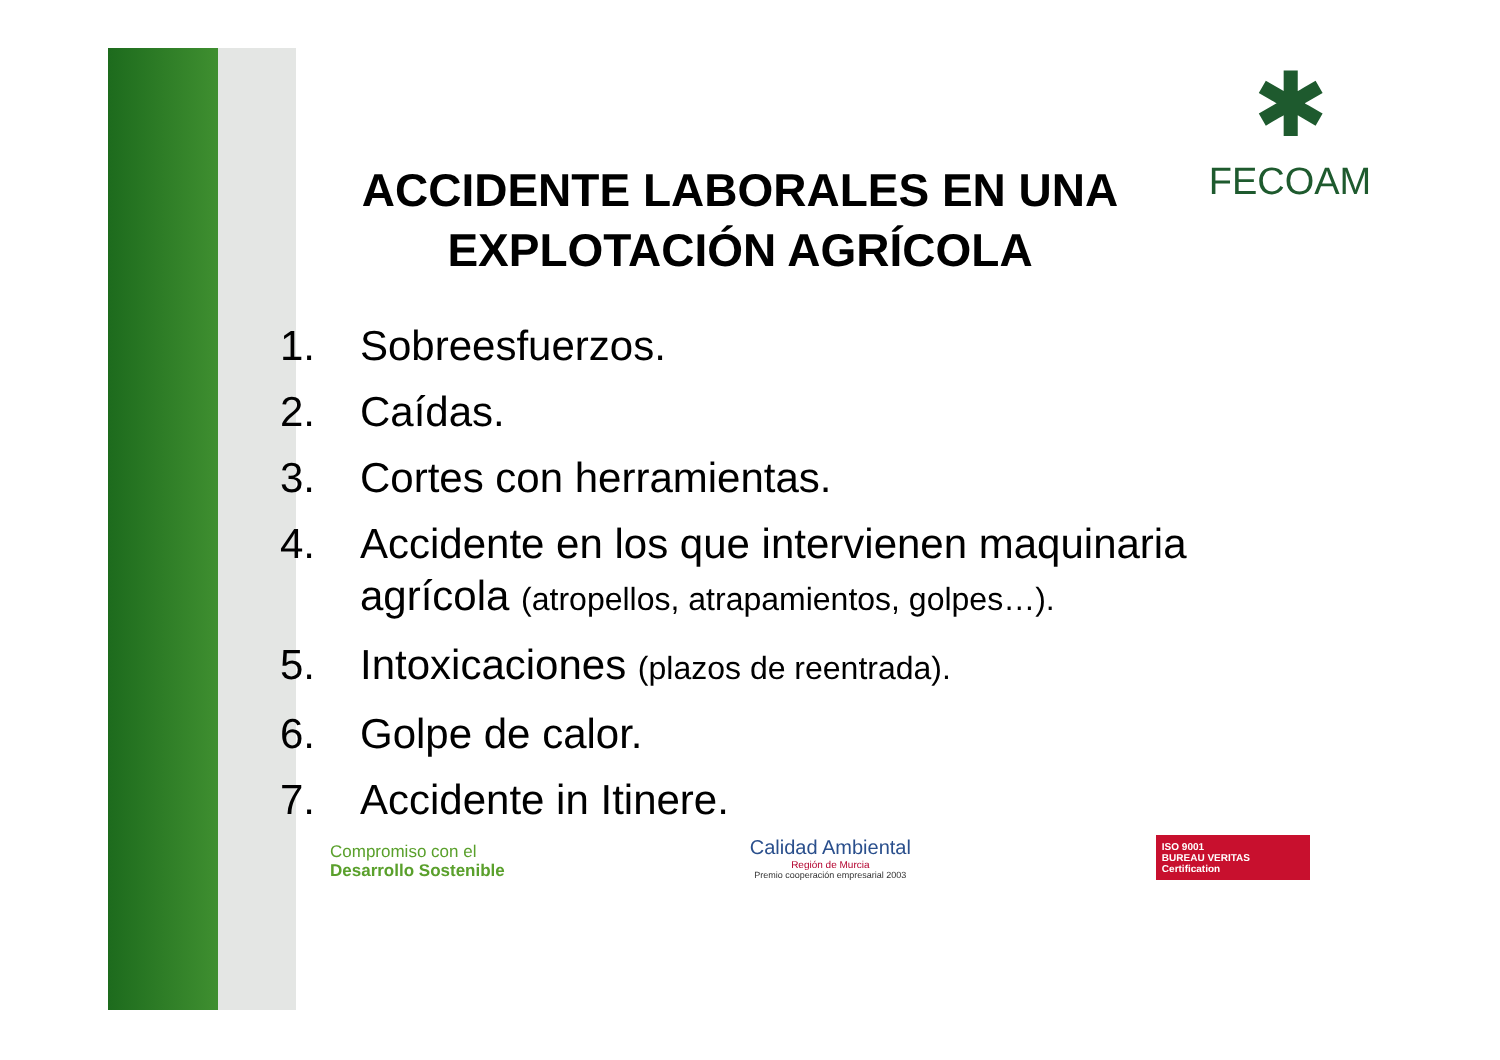✱
FECOAM
ACCIDENTE LABORALES EN UNA
EXPLOTACIÓN AGRÍCOLA
1. Sobreesfuerzos.
2. Caídas.
3. Cortes con herramientas.
4. Accidente en los que intervienen maquinaria agrícola (atropellos, atrapamientos, golpes…).
5. Intoxicaciones (plazos de reentrada).
6. Golpe de calor.
7. Accidente in Itinere.
Compromiso con el
Desarrollo Sostenible
Calidad Ambiental
Región de Murcia
Premio cooperación empresarial 2003
ISO 9001
BUREAU VERITAS
Certification